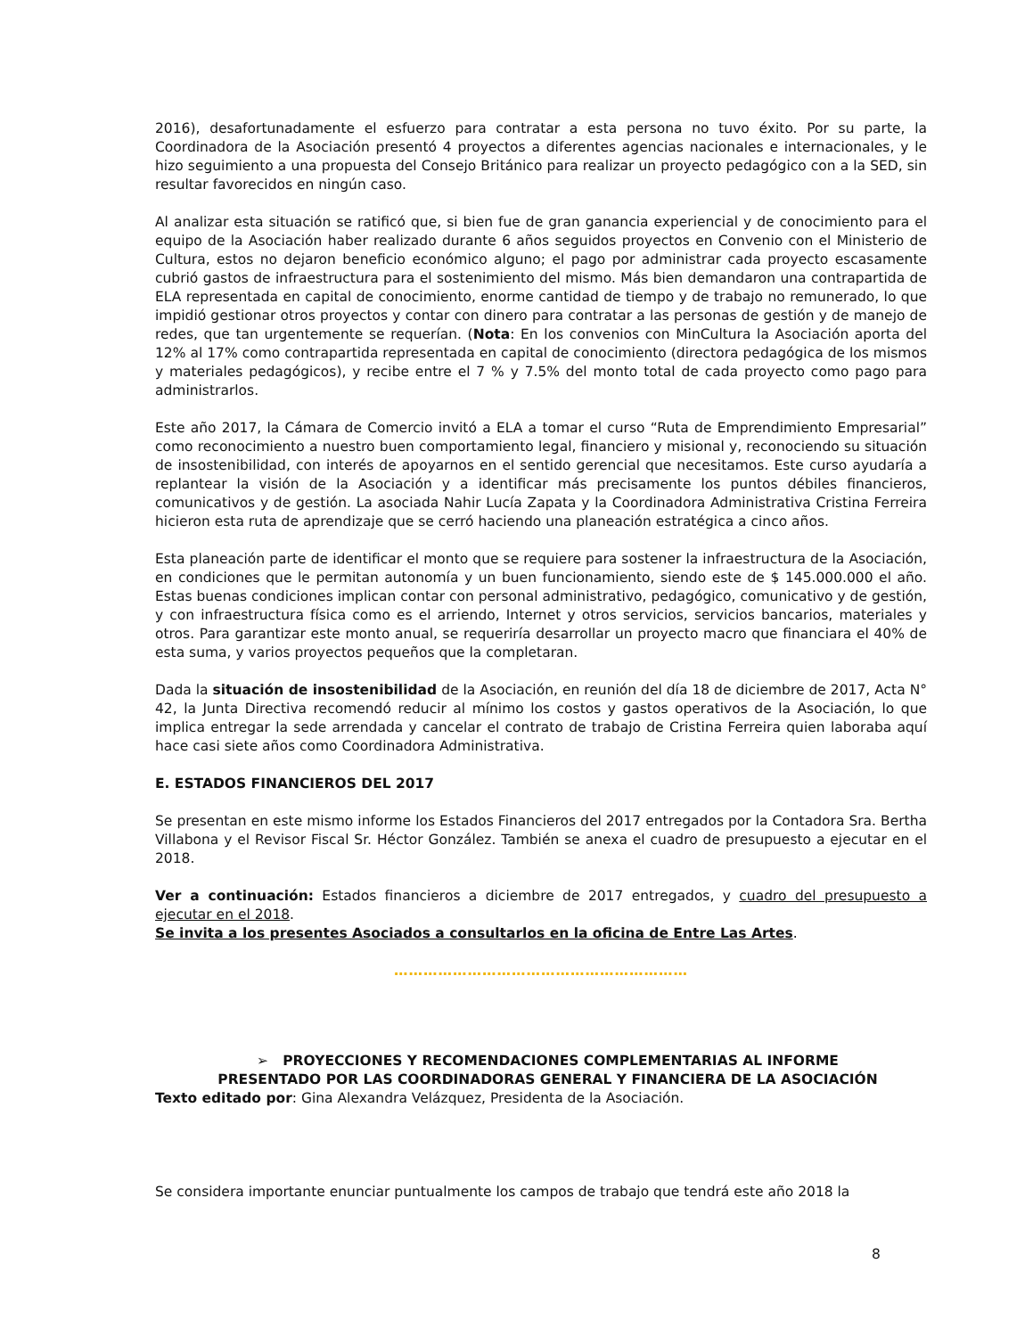2016), desafortunadamente el esfuerzo para contratar a esta persona no tuvo éxito. Por su parte, la Coordinadora de la Asociación presentó 4 proyectos a diferentes agencias nacionales e internacionales, y le hizo seguimiento a una propuesta del Consejo Británico para realizar un proyecto pedagógico con a la SED, sin resultar favorecidos en ningún caso.
Al analizar esta situación se ratificó que, si bien fue de gran ganancia experiencial y de conocimiento para el equipo de la Asociación haber realizado durante 6 años seguidos proyectos en Convenio con el Ministerio de Cultura, estos no dejaron beneficio económico alguno; el pago por administrar cada proyecto escasamente cubrió gastos de infraestructura para el sostenimiento del mismo. Más bien demandaron una contrapartida de ELA representada en capital de conocimiento, enorme cantidad de tiempo y de trabajo no remunerado, lo que impidió gestionar otros proyectos y contar con dinero para contratar a las personas de gestión y de manejo de redes, que tan urgentemente se requerían. (Nota: En los convenios con MinCultura la Asociación aporta del 12% al 17% como contrapartida representada en capital de conocimiento (directora pedagógica de los mismos y materiales pedagógicos), y recibe entre el 7 % y 7.5% del monto total de cada proyecto como pago para administrarlos.
Este año 2017, la Cámara de Comercio invitó a ELA a tomar el curso “Ruta de Emprendimiento Empresarial” como reconocimiento a nuestro buen comportamiento legal, financiero y misional y, reconociendo su situación de insostenibilidad, con interés de apoyarnos en el sentido gerencial que necesitamos. Este curso ayudaría a replantear la visión de la Asociación y a identificar más precisamente los puntos débiles financieros, comunicativos y de gestión. La asociada Nahir Lucía Zapata y la Coordinadora Administrativa Cristina Ferreira hicieron esta ruta de aprendizaje que se cerró haciendo una planeación estratégica a cinco años.
Esta planeación parte de identificar el monto que se requiere para sostener la infraestructura de la Asociación, en condiciones que le permitan autonomía y un buen funcionamiento, siendo este de $ 145.000.000 el año. Estas buenas condiciones implican contar con personal administrativo, pedagógico, comunicativo y de gestión, y con infraestructura física como es el arriendo, Internet y otros servicios, servicios bancarios, materiales y otros. Para garantizar este monto anual, se requeriría desarrollar un proyecto macro que financiara el 40% de esta suma, y varios proyectos pequeños que la completaran.
Dada la situación de insostenibilidad de la Asociación, en reunión del día 18 de diciembre de 2017, Acta N° 42, la Junta Directiva recomendó reducir al mínimo los costos y gastos operativos de la Asociación, lo que implica entregar la sede arrendada y cancelar el contrato de trabajo de Cristina Ferreira quien laboraba aquí hace casi siete años como Coordinadora Administrativa.
E. ESTADOS FINANCIEROS DEL 2017
Se presentan en este mismo informe los Estados Financieros del 2017 entregados por la Contadora Sra. Bertha Villabona y el Revisor Fiscal Sr. Héctor González. También se anexa el cuadro de presupuesto a ejecutar en el 2018.
Ver a continuación: Estados financieros a diciembre de 2017 entregados, y cuadro del presupuesto a ejecutar en el 2018.
Se invita a los presentes Asociados a consultarlos en la oficina de Entre Las Artes.
……………………………………………………
➢ PROYECCIONES Y RECOMENDACIONES COMPLEMENTARIAS AL INFORME
PRESENTADO POR LAS COORDINADORAS GENERAL Y FINANCIERA DE LA ASOCIACIÓN
Texto editado por: Gina Alexandra Velázquez, Presidenta de la Asociación.
Se considera importante enunciar puntualmente los campos de trabajo que tendrá este año 2018 la
8